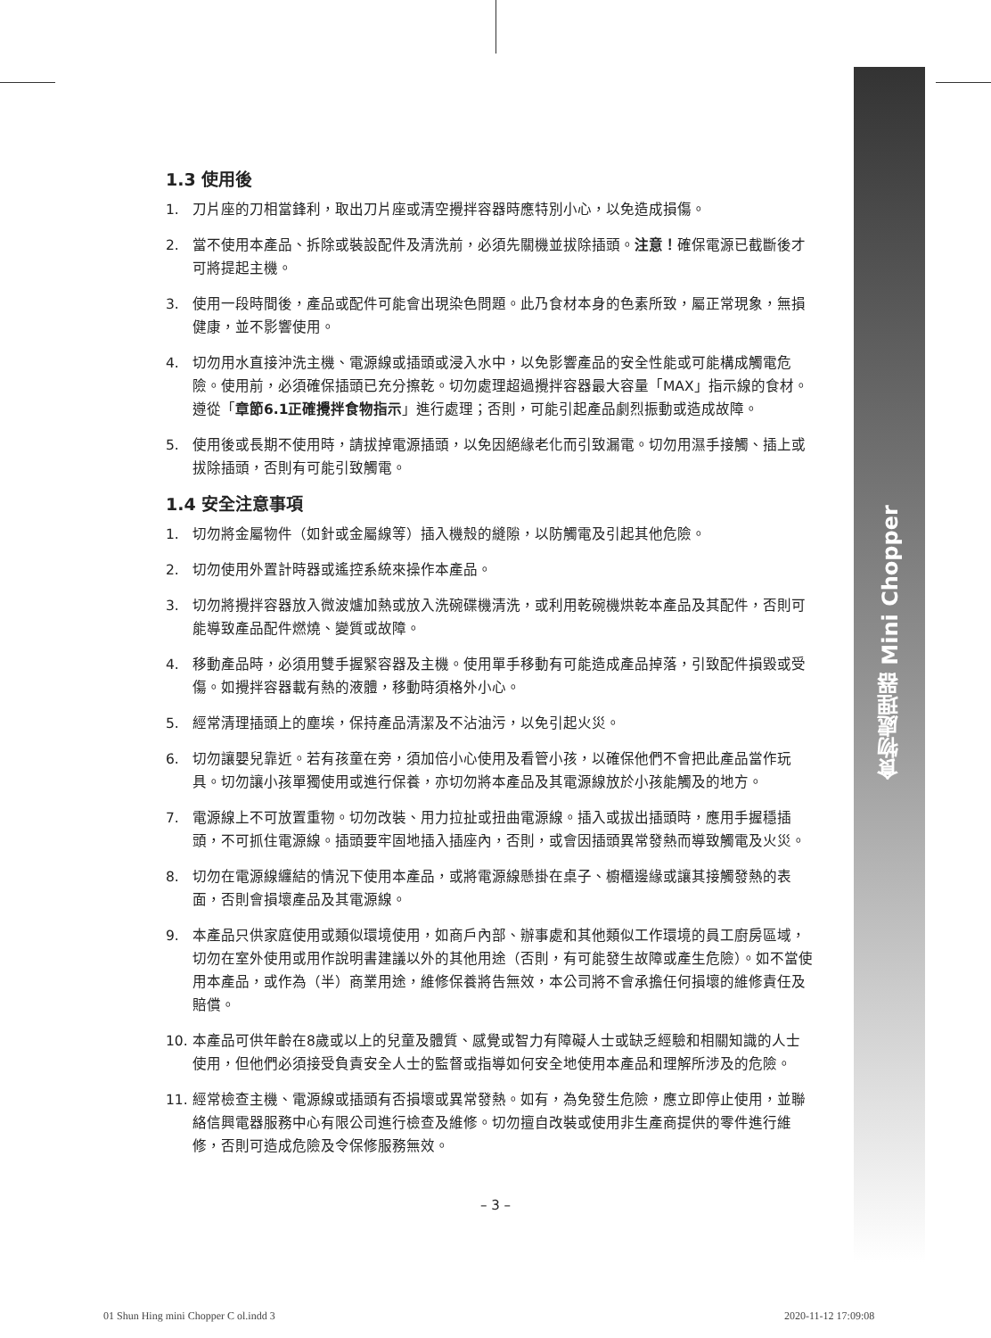食物處理器 Mini Chopper
1.3 使用後
1. 刀片座的刀相當鋒利，取出刀片座或清空攪拌容器時應特別小心，以免造成損傷。
2. 當不使用本產品、拆除或裝設配件及清洗前，必須先關機並拔除插頭。注意！確保電源已截斷後才可將提起主機。
3. 使用一段時間後，產品或配件可能會出現染色問題。此乃食材本身的色素所致，屬正常現象，無損健康，並不影響使用。
4. 切勿用水直接沖洗主機、電源線或插頭或浸入水中，以免影響產品的安全性能或可能構成觸電危險。使用前，必須確保插頭已充分擦乾。切勿處理超過攪拌容器最大容量「MAX」指示線的食材。遵從「章節6.1正確攪拌食物指示」進行處理；否則，可能引起產品劇烈振動或造成故障。
5. 使用後或長期不使用時，請拔掉電源插頭，以免因絕緣老化而引致漏電。切勿用濕手接觸、插上或拔除插頭，否則有可能引致觸電。
1.4 安全注意事項
1. 切勿將金屬物件（如針或金屬線等）插入機殼的縫隙，以防觸電及引起其他危險。
2. 切勿使用外置計時器或遙控系統來操作本產品。
3. 切勿將攪拌容器放入微波爐加熱或放入洗碗碟機清洗，或利用乾碗機烘乾本產品及其配件，否則可能導致產品配件燃燒、變質或故障。
4. 移動產品時，必須用雙手握緊容器及主機。使用單手移動有可能造成產品掉落，引致配件損毀或受傷。如攪拌容器載有熱的液體，移動時須格外小心。
5. 經常清理插頭上的塵埃，保持產品清潔及不沾油污，以免引起火災。
6. 切勿讓嬰兒靠近。若有孩童在旁，須加倍小心使用及看管小孩，以確保他們不會把此產品當作玩具。切勿讓小孩單獨使用或進行保養，亦切勿將本產品及其電源線放於小孩能觸及的地方。
7. 電源線上不可放置重物。切勿改裝、用力拉扯或扭曲電源線。插入或拔出插頭時，應用手握穩插頭，不可抓住電源線。插頭要牢固地插入插座內，否則，或會因插頭異常發熱而導致觸電及火災。
8. 切勿在電源線纏結的情況下使用本產品，或將電源線懸掛在桌子、櫥櫃邊緣或讓其接觸發熱的表面，否則會損壞產品及其電源線。
9. 本產品只供家庭使用或類似環境使用，如商戶內部、辦事處和其他類似工作環境的員工廚房區域，切勿在室外使用或用作說明書建議以外的其他用途（否則，有可能發生故障或產生危險）。如不當使用本產品，或作為（半）商業用途，維修保養將告無效，本公司將不會承擔任何損壞的維修責任及賠償。
10. 本產品可供年齡在8歲或以上的兒童及體質、感覺或智力有障礙人士或缺乏經驗和相關知識的人士使用，但他們必須接受負責安全人士的監督或指導如何安全地使用本產品和理解所涉及的危險。
11. 經常檢查主機、電源線或插頭有否損壞或異常發熱。如有，為免發生危險，應立即停止使用，並聯絡信興電器服務中心有限公司進行檢查及維修。切勿擅自改裝或使用非生產商提供的零件進行維修，否則可造成危險及令保修服務無效。
– 3 –
01 Shun Hing mini Chopper C ol.indd 3
2020-11-12 17:09:08